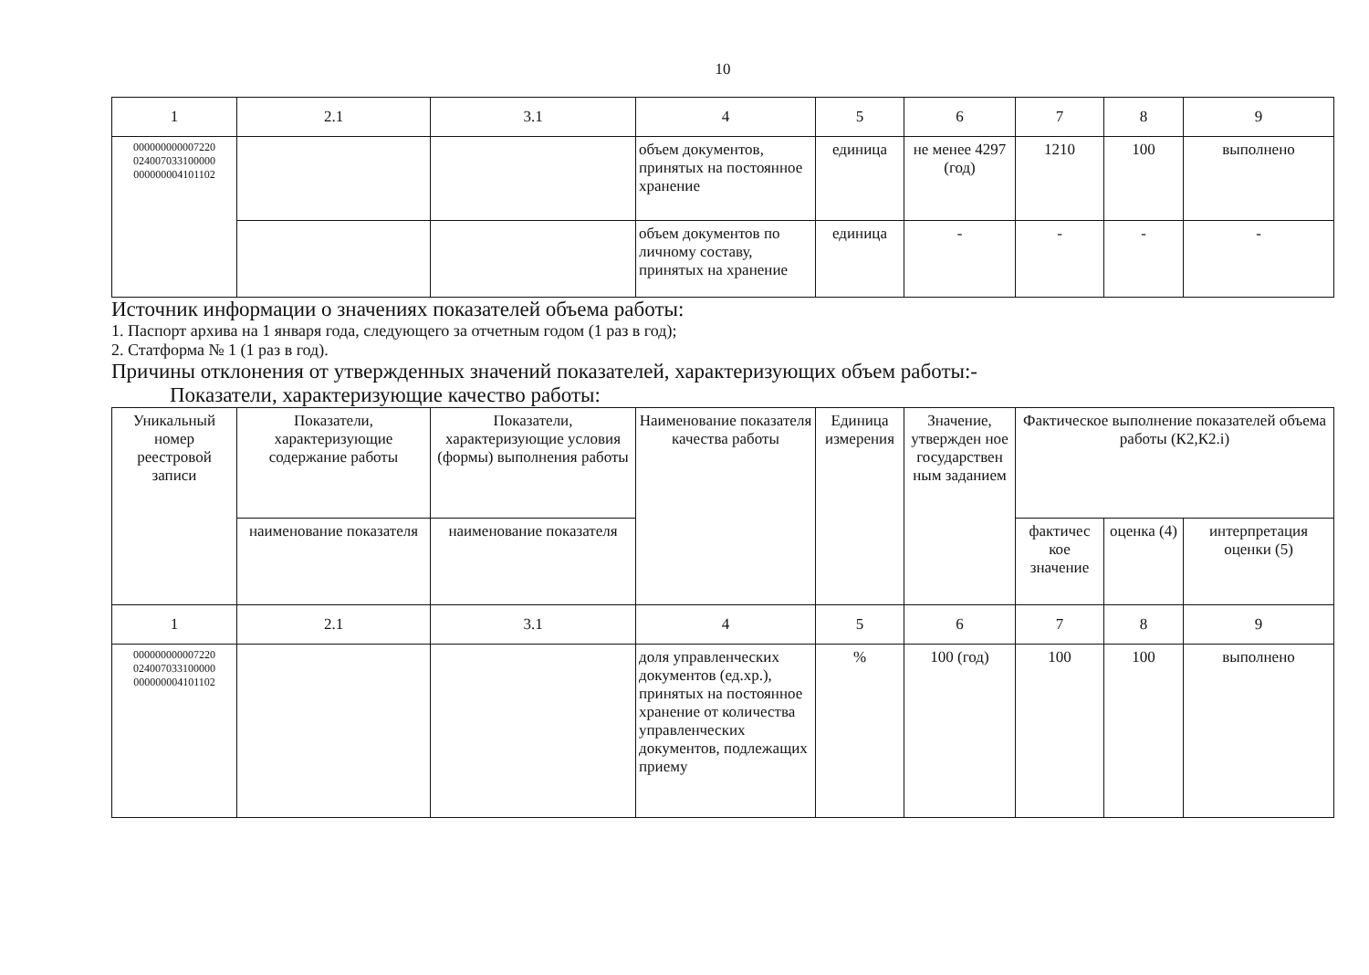10
| 1 | 2.1 | 3.1 | 4 | 5 | 6 | 7 | 8 | 9 |
| 000000000007220 024007033100000 000000004101102 | | | объем документов, принятых на постоянное хранение | единица | не менее 4297 (год) | 1210 | 100 | выполнено |
| | | | объем документов по личному составу, принятых на хранение | единица | - | - | - | - |
Источник информации о значениях показателей объема работы:
1. Паспорт архива на 1 января года, следующего за отчетным годом (1 раз в год);
2. Статформа № 1 (1 раз в год).
Причины отклонения от утвержденных значений показателей, характеризующих объем работы:-
Показатели, характеризующие качество работы:
| Уникальный номер реестровой записи | Показатели, характеризующие содержание работы | Показатели, характеризующие условия (формы) выполнения работы | Наименование показателя качества работы | Единица измерения | Значение, утвержден ное государствен ным заданием | Фактическое выполнение показателей объема работы (К2,К2.i) | | |
| | наименование показателя | наименование показателя | | | | фактичес кое значение | оценка (4) | интерпретация оценки (5) |
| 1 | 2.1 | 3.1 | 4 | 5 | 6 | 7 | 8 | 9 |
| 000000000007220 024007033100000 000000004101102 | | | доля управленческих документов (ед.хр.), принятых на постоянное хранение от количества управленческих документов, подлежащих приему | % | 100 (год) | 100 | 100 | выполнено |